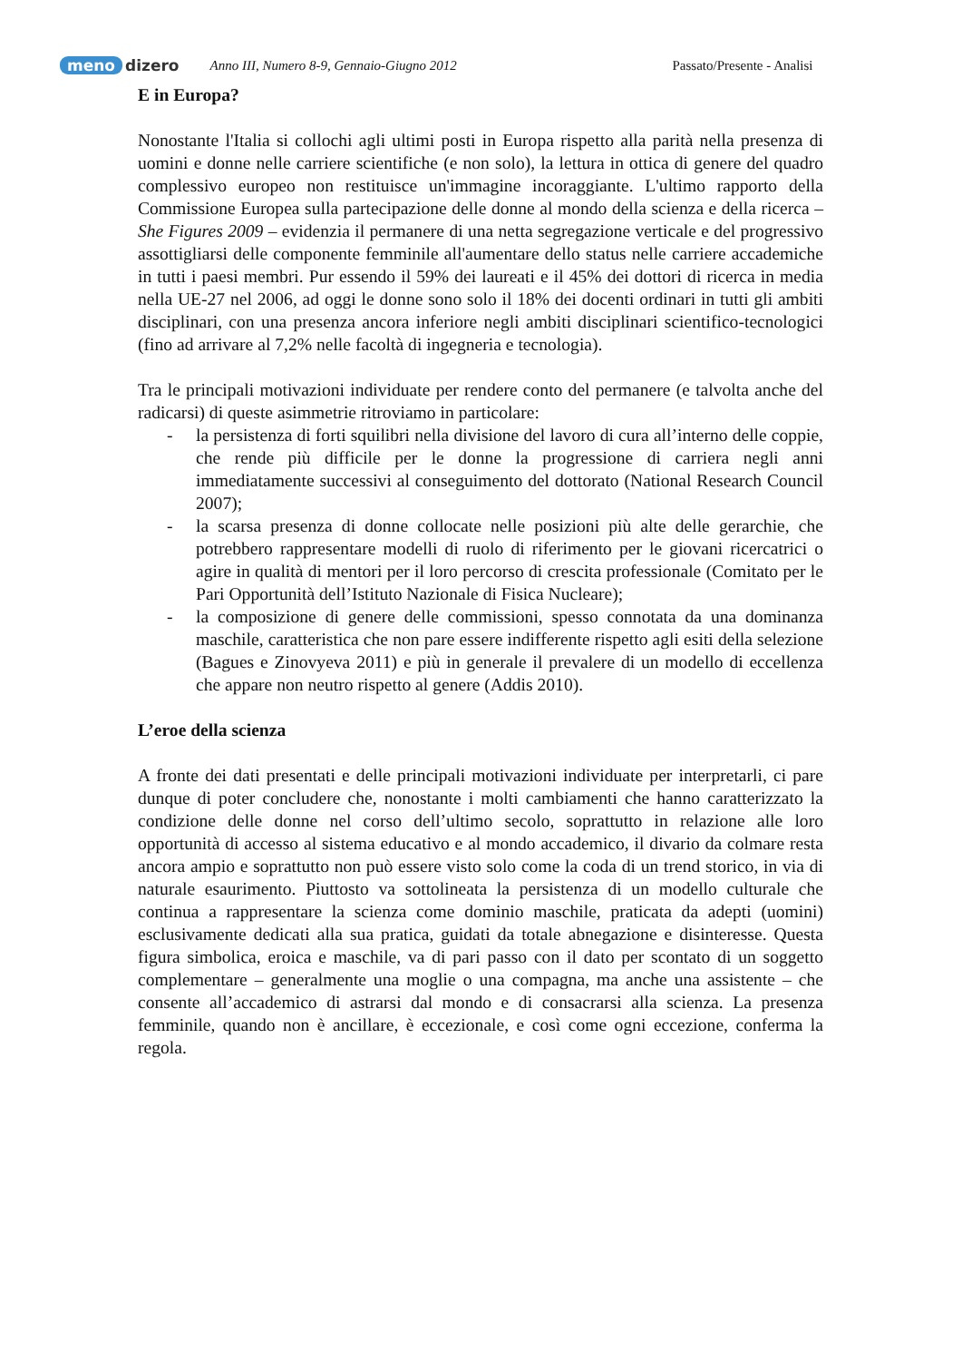meno dizero Anno III, Numero 8-9, Gennaio-Giugno 2012 Passato/Presente - Analisi
E in Europa?
Nonostante l'Italia si collochi agli ultimi posti in Europa rispetto alla parità nella presenza di uomini e donne nelle carriere scientifiche (e non solo), la lettura in ottica di genere del quadro complessivo europeo non restituisce un'immagine incoraggiante. L'ultimo rapporto della Commissione Europea sulla partecipazione delle donne al mondo della scienza e della ricerca – She Figures 2009 – evidenzia il permanere di una netta segregazione verticale e del progressivo assottigliarsi delle componente femminile all'aumentare dello status nelle carriere accademiche in tutti i paesi membri. Pur essendo il 59% dei laureati e il 45% dei dottori di ricerca in media nella UE-27 nel 2006, ad oggi le donne sono solo il 18% dei docenti ordinari in tutti gli ambiti disciplinari, con una presenza ancora inferiore negli ambiti disciplinari scientifico-tecnologici (fino ad arrivare al 7,2% nelle facoltà di ingegneria e tecnologia).
Tra le principali motivazioni individuate per rendere conto del permanere (e talvolta anche del radicarsi) di queste asimmetrie ritroviamo in particolare:
- la persistenza di forti squilibri nella divisione del lavoro di cura all’interno delle coppie, che rende più difficile per le donne la progressione di carriera negli anni immediatamente successivi al conseguimento del dottorato (National Research Council 2007);
- la scarsa presenza di donne collocate nelle posizioni più alte delle gerarchie, che potrebbero rappresentare modelli di ruolo di riferimento per le giovani ricercatrici o agire in qualità di mentori per il loro percorso di crescita professionale (Comitato per le Pari Opportunità dell’Istituto Nazionale di Fisica Nucleare);
- la composizione di genere delle commissioni, spesso connotata da una dominanza maschile, caratteristica che non pare essere indifferente rispetto agli esiti della selezione (Bagues e Zinovyeva 2011) e più in generale il prevalere di un modello di eccellenza che appare non neutro rispetto al genere (Addis 2010).
L’eroe della scienza
A fronte dei dati presentati e delle principali motivazioni individuate per interpretarli, ci pare dunque di poter concludere che, nonostante i molti cambiamenti che hanno caratterizzato la condizione delle donne nel corso dell’ultimo secolo, soprattutto in relazione alle loro opportunità di accesso al sistema educativo e al mondo accademico, il divario da colmare resta ancora ampio e soprattutto non può essere visto solo come la coda di un trend storico, in via di naturale esaurimento. Piuttosto va sottolineata la persistenza di un modello culturale che continua a rappresentare la scienza come dominio maschile, praticata da adepti (uomini) esclusivamente dedicati alla sua pratica, guidati da totale abnegazione e disinteresse. Questa figura simbolica, eroica e maschile, va di pari passo con il dato per scontato di un soggetto complementare – generalmente una moglie o una compagna, ma anche una assistente – che consente all’accademico di astrarsi dal mondo e di consacrarsi alla scienza. La presenza femminile, quando non è ancillare, è eccezionale, e così come ogni eccezione, conferma la regola.